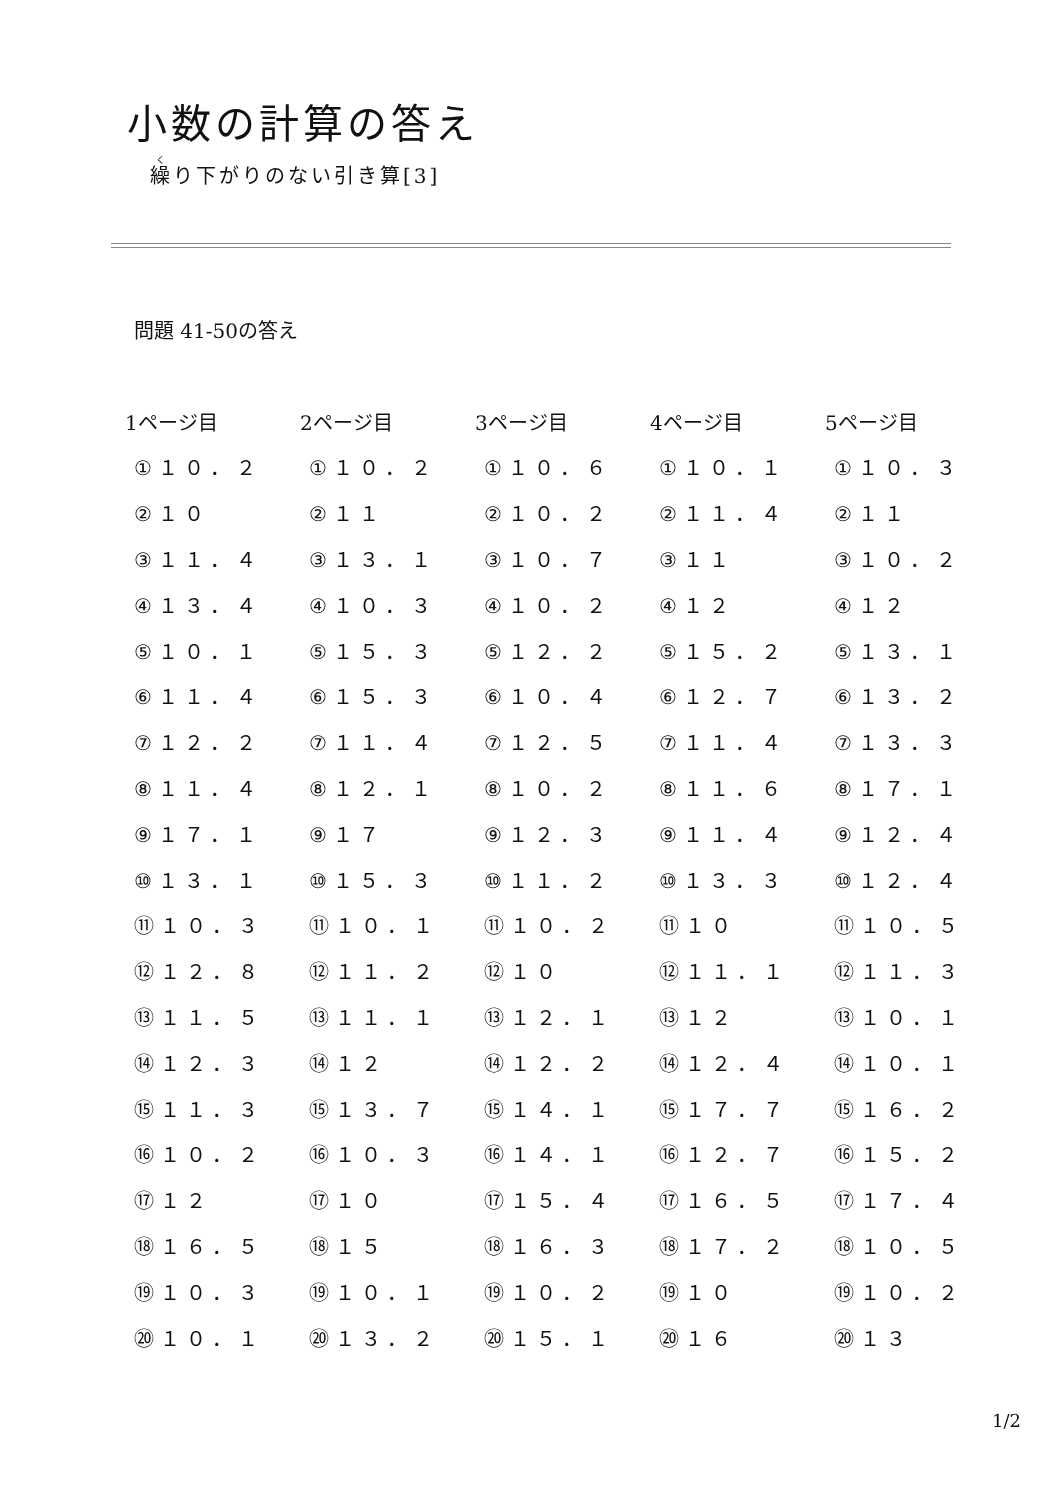小数の計算の答え
繰り下がりのない引き算[3]
問題 41-50の答え
| 1ページ目 | 2ページ目 | 3ページ目 | 4ページ目 | 5ページ目 |
| --- | --- | --- | --- | --- |
| ①１０．２ | ①１０．２ | ①１０．６ | ①１０．１ | ①１０．３ |
| ②１０ | ②１１ | ②１０．２ | ②１１．４ | ②１１ |
| ③１１．４ | ③１３．１ | ③１０．７ | ③１１ | ③１０．２ |
| ④１３．４ | ④１０．３ | ④１０．２ | ④１２ | ④１２ |
| ⑤１０．１ | ⑤１５．３ | ⑤１２．２ | ⑤１５．２ | ⑤１３．１ |
| ⑥１１．４ | ⑥１５．３ | ⑥１０．４ | ⑥１２．７ | ⑥１３．２ |
| ⑦１２．２ | ⑦１１．４ | ⑦１２．５ | ⑦１１．４ | ⑦１３．３ |
| ⑧１１．４ | ⑧１２．１ | ⑧１０．２ | ⑧１１．６ | ⑧１７．１ |
| ⑨１７．１ | ⑨１７ | ⑨１２．３ | ⑨１１．４ | ⑨１２．４ |
| ⑩１３．１ | ⑩１５．３ | ⑩１１．２ | ⑩１３．３ | ⑩１２．４ |
| ⑪１０．３ | ⑪１０．１ | ⑪１０．２ | ⑪１０ | ⑪１０．５ |
| ⑫１２．８ | ⑫１１．２ | ⑫１０ | ⑫１１．１ | ⑫１１．３ |
| ⑬１１．５ | ⑬１１．１ | ⑬１２．１ | ⑬１２ | ⑬１０．１ |
| ⑭１２．３ | ⑭１２ | ⑭１２．２ | ⑭１２．４ | ⑭１０．１ |
| ⑮１１．３ | ⑮１３．７ | ⑮１４．１ | ⑮１７．７ | ⑮１６．２ |
| ⑯１０．２ | ⑯１０．３ | ⑯１４．１ | ⑯１２．７ | ⑯１５．２ |
| ⑰１２ | ⑰１０ | ⑰１５．４ | ⑰１６．５ | ⑰１７．４ |
| ⑱１６．５ | ⑱１５ | ⑱１６．３ | ⑱１７．２ | ⑱１０．５ |
| ⑲１０．３ | ⑲１０．１ | ⑲１０．２ | ⑲１０ | ⑲１０．２ |
| ⑳１０．１ | ⑳１３．２ | ⑳１５．１ | ⑳１６ | ⑳１３ |
1/2